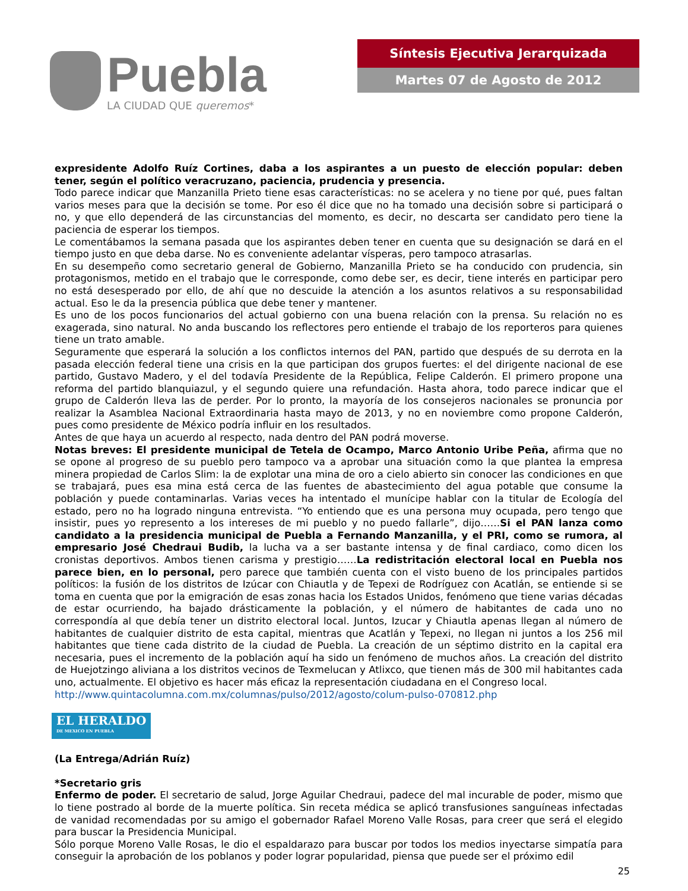Puebla
LA CIUDAD QUE queremos*
Síntesis Ejecutiva Jerarquizada
Martes 07 de Agosto de 2012
expresidente Adolfo Ruíz Cortines, daba a los aspirantes a un puesto de elección popular: deben tener, según el político veracruzano, paciencia, prudencia y presencia.
Todo parece indicar que Manzanilla Prieto tiene esas características: no se acelera y no tiene por qué, pues faltan varios meses para que la decisión se tome. Por eso él dice que no ha tomado una decisión sobre si participará o no, y que ello dependerá de las circunstancias del momento, es decir, no descarta ser candidato pero tiene la paciencia de esperar los tiempos.
Le comentábamos la semana pasada que los aspirantes deben tener en cuenta que su designación se dará en el tiempo justo en que deba darse. No es conveniente adelantar vísperas, pero tampoco atrasarlas.
En su desempeño como secretario general de Gobierno, Manzanilla Prieto se ha conducido con prudencia, sin protagonismos, metido en el trabajo que le corresponde, como debe ser, es decir, tiene interés en participar pero no está desesperado por ello, de ahí que no descuide la atención a los asuntos relativos a su responsabilidad actual. Eso le da la presencia pública que debe tener y mantener.
Es uno de los pocos funcionarios del actual gobierno con una buena relación con la prensa. Su relación no es exagerada, sino natural. No anda buscando los reflectores pero entiende el trabajo de los reporteros para quienes tiene un trato amable.
Seguramente que esperará la solución a los conflictos internos del PAN, partido que después de su derrota en la pasada elección federal tiene una crisis en la que participan dos grupos fuertes: el del dirigente nacional de ese partido, Gustavo Madero, y el del todavía Presidente de la República, Felipe Calderón. El primero propone una reforma del partido blanquiazul, y el segundo quiere una refundación. Hasta ahora, todo parece indicar que el grupo de Calderón lleva las de perder. Por lo pronto, la mayoría de los consejeros nacionales se pronuncia por realizar la Asamblea Nacional Extraordinaria hasta mayo de 2013, y no en noviembre como propone Calderón, pues como presidente de México podría influir en los resultados.
Antes de que haya un acuerdo al respecto, nada dentro del PAN podrá moverse.
Notas breves: El presidente municipal de Tetela de Ocampo, Marco Antonio Uribe Peña, afirma que no se opone al progreso de su pueblo pero tampoco va a aprobar una situación como la que plantea la empresa minera propiedad de Carlos Slim: la de explotar una mina de oro a cielo abierto sin conocer las condiciones en que se trabajará, pues esa mina está cerca de las fuentes de abastecimiento del agua potable que consume la población y puede contaminarlas. Varias veces ha intentado el munícipe hablar con la titular de Ecología del estado, pero no ha logrado ninguna entrevista. “Yo entiendo que es una persona muy ocupada, pero tengo que insistir, pues yo represento a los intereses de mi pueblo y no puedo fallarle”, dijo……Si el PAN lanza como candidato a la presidencia municipal de Puebla a Fernando Manzanilla, y el PRI, como se rumora, al empresario José Chedraui Budib, la lucha va a ser bastante intensa y de final cardiaco, como dicen los cronistas deportivos. Ambos tienen carisma y prestigio……La redistritación electoral local en Puebla nos parece bien, en lo personal, pero parece que también cuenta con el visto bueno de los principales partidos políticos: la fusión de los distritos de Izúcar con Chiautla y de Tepexi de Rodríguez con Acatlán, se entiende si se toma en cuenta que por la emigración de esas zonas hacia los Estados Unidos, fenómeno que tiene varias décadas de estar ocurriendo, ha bajado drásticamente la población, y el número de habitantes de cada uno no correspondía al que debía tener un distrito electoral local. Juntos, Izucar y Chiautla apenas llegan al número de habitantes de cualquier distrito de esta capital, mientras que Acatlán y Tepexi, no llegan ni juntos a los 256 mil habitantes que tiene cada distrito de la ciudad de Puebla. La creación de un séptimo distrito en la capital era necesaria, pues el incremento de la población aquí ha sido un fenómeno de muchos años. La creación del distrito de Huejotzingo aliviana a los distritos vecinos de Texmelucan y Atlixco, que tienen más de 300 mil habitantes cada uno, actualmente. El objetivo es hacer más eficaz la representación ciudadana en el Congreso local.
http://www.quintacolumna.com.mx/columnas/pulso/2012/agosto/colum-pulso-070812.php
EL HERALDO DE MEXICO EN PUEBLA
(La Entrega/Adrián Ruíz)
*Secretario gris
Enfermo de poder. El secretario de salud, Jorge Aguilar Chedraui, padece del mal incurable de poder, mismo que lo tiene postrado al borde de la muerte política. Sin receta médica se aplicó transfusiones sanguíneas infectadas de vanidad recomendadas por su amigo el gobernador Rafael Moreno Valle Rosas, para creer que será el elegido para buscar la Presidencia Municipal.
Sólo porque Moreno Valle Rosas, le dio el espaldarazo para buscar por todos los medios inyectarse simpatía para conseguir la aprobación de los poblanos y poder lograr popularidad, piensa que puede ser el próximo edil
25